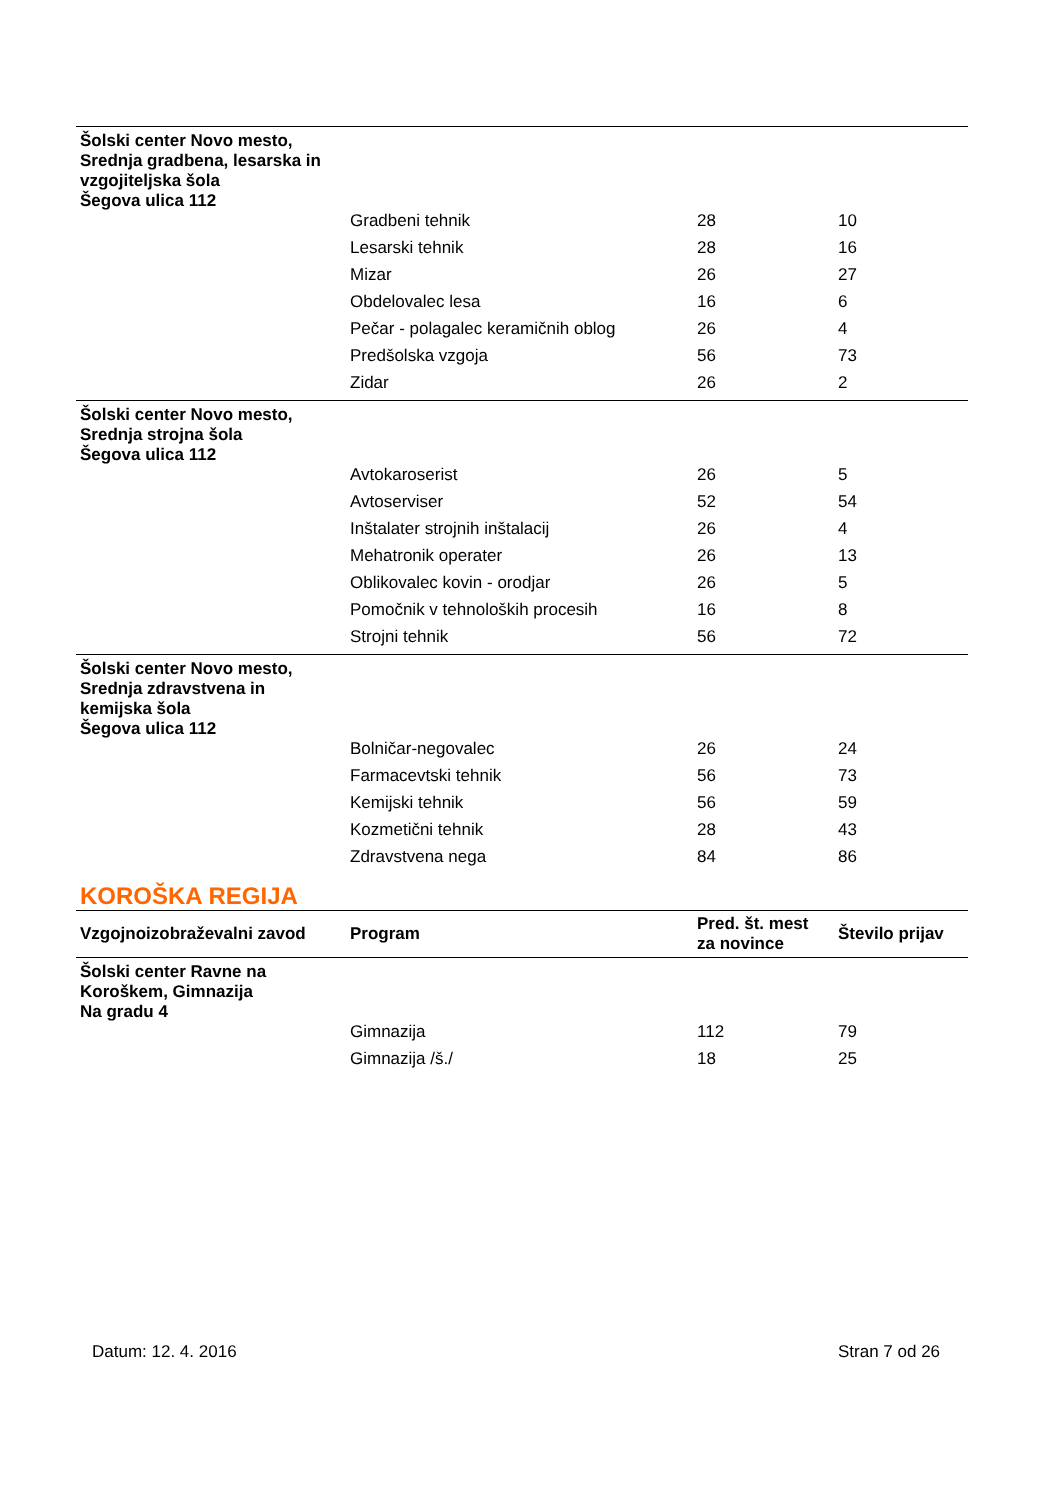| Šolski center Novo mesto, Srednja gradbena, lesarska in vzgojiteljska šola Šegova ulica 112 | | | |
| | Gradbeni tehnik | 28 | 10 |
| | Lesarski tehnik | 28 | 16 |
| | Mizar | 26 | 27 |
| | Obdelovalec lesa | 16 | 6 |
| | Pečar - polagalec keramičnih oblog | 26 | 4 |
| | Predšolska vzgoja | 56 | 73 |
| | Zidar | 26 | 2 |
| Šolski center Novo mesto, Srednja strojna šola Šegova ulica 112 | | | |
| | Avtokaroserist | 26 | 5 |
| | Avtoserviser | 52 | 54 |
| | Inštalater strojnih inštalacij | 26 | 4 |
| | Mehatronik operater | 26 | 13 |
| | Oblikovalec kovin - orodjar | 26 | 5 |
| | Pomočnik v tehnoloških procesih | 16 | 8 |
| | Strojni tehnik | 56 | 72 |
| Šolski center Novo mesto, Srednja zdravstvena in kemijska šola Šegova ulica 112 | | | |
| | Bolničar-negovalec | 26 | 24 |
| | Farmacevtski tehnik | 56 | 73 |
| | Kemijski tehnik | 56 | 59 |
| | Kozmetični tehnik | 28 | 43 |
| | Zdravstvena nega | 84 | 86 |
KOROŠKA REGIJA
| Vzgojnoizobraževalni zavod | Program | Pred. št. mest za novince | Število prijav |
| --- | --- | --- | --- |
| Šolski center Ravne na Koroškem, Gimnazija Na gradu 4 | | | |
| | Gimnazija | 112 | 79 |
| | Gimnazija /š./ | 18 | 25 |
Datum: 12. 4. 2016 Stran 7 od 26